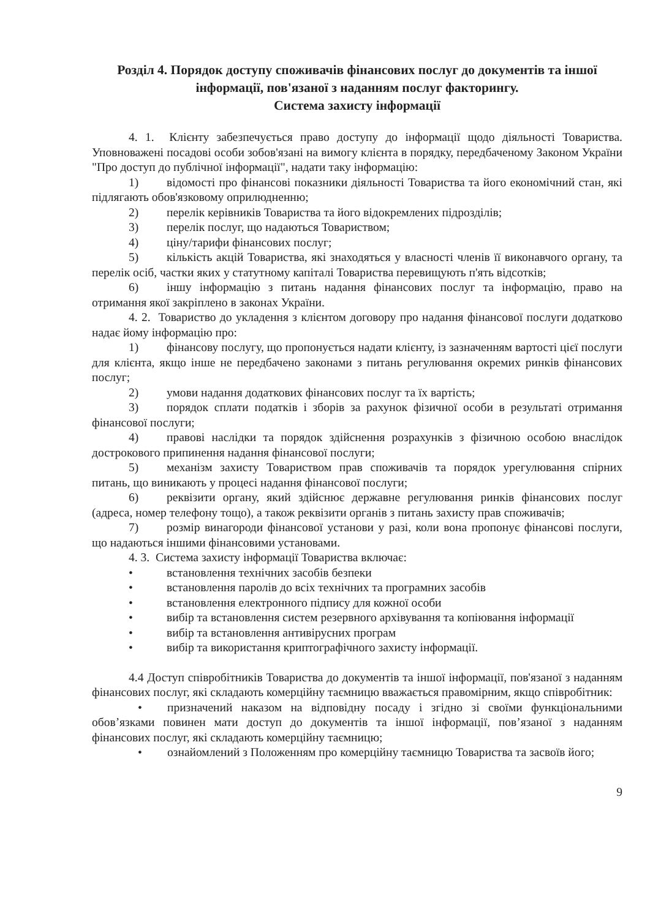Розділ 4. Порядок доступу споживачів фінансових послуг до документів та іншої інформації, пов'язаної з наданням послуг факторингу.
Система захисту інформації
4. 1. Клієнту забезпечується право доступу до інформації щодо діяльності Товариства. Уповноважені посадові особи зобов'язані на вимогу клієнта в порядку, передбаченому Законом України "Про доступ до публічної інформації", надати таку інформацію:
1) відомості про фінансові показники діяльності Товариства та його економічний стан, які підлягають обов'язковому оприлюдненню;
2) перелік керівників Товариства та його відокремлених підрозділів;
3) перелік послуг, що надаються Товариством;
4) ціну/тарифи фінансових послуг;
5) кількість акцій Товариства, які знаходяться у власності членів її виконавчого органу, та перелік осіб, частки яких у статутному капіталі Товариства перевищують п'ять відсотків;
6) іншу інформацію з питань надання фінансових послуг та інформацію, право на отримання якої закріплено в законах України.
4. 2. Товариство до укладення з клієнтом договору про надання фінансової послуги додатково надає йому інформацію про:
1) фінансову послугу, що пропонується надати клієнту, із зазначенням вартості цієї послуги для клієнта, якщо інше не передбачено законами з питань регулювання окремих ринків фінансових послуг;
2) умови надання додаткових фінансових послуг та їх вартість;
3) порядок сплати податків і зборів за рахунок фізичної особи в результаті отримання фінансової послуги;
4) правові наслідки та порядок здійснення розрахунків з фізичною особою внаслідок дострокового припинення надання фінансової послуги;
5) механізм захисту Товариством прав споживачів та порядок урегулювання спірних питань, що виникають у процесі надання фінансової послуги;
6) реквізити органу, який здійснює державне регулювання ринків фінансових послуг (адреса, номер телефону тощо), а також реквізити органів з питань захисту прав споживачів;
7) розмір винагороди фінансової установи у разі, коли вона пропонує фінансові послуги, що надаються іншими фінансовими установами.
4. 3. Система захисту інформації Товариства включає:
• встановлення технічних засобів безпеки
• встановлення паролів до всіх технічних та програмних засобів
• встановлення електронного підпису для кожної особи
• вибір та встановлення систем резервного архівування та копіювання інформації
• вибір та встановлення антивірусних програм
• вибір та використання криптографічного захисту інформації.
4.4 Доступ співробітників Товариства до документів та іншої інформації, пов'язаної з наданням фінансових послуг, які складають комерційну таємницю вважається правомірним, якщо співробітник:
• призначений наказом на відповідну посаду і згідно зі своїми функціональними обов’язками повинен мати доступ до документів та іншої інформації, пов’язаної з наданням фінансових послуг, які складають комерційну таємницю;
• ознайомлений з Положенням про комерційну таємницю Товариства та засвоїв його;
9